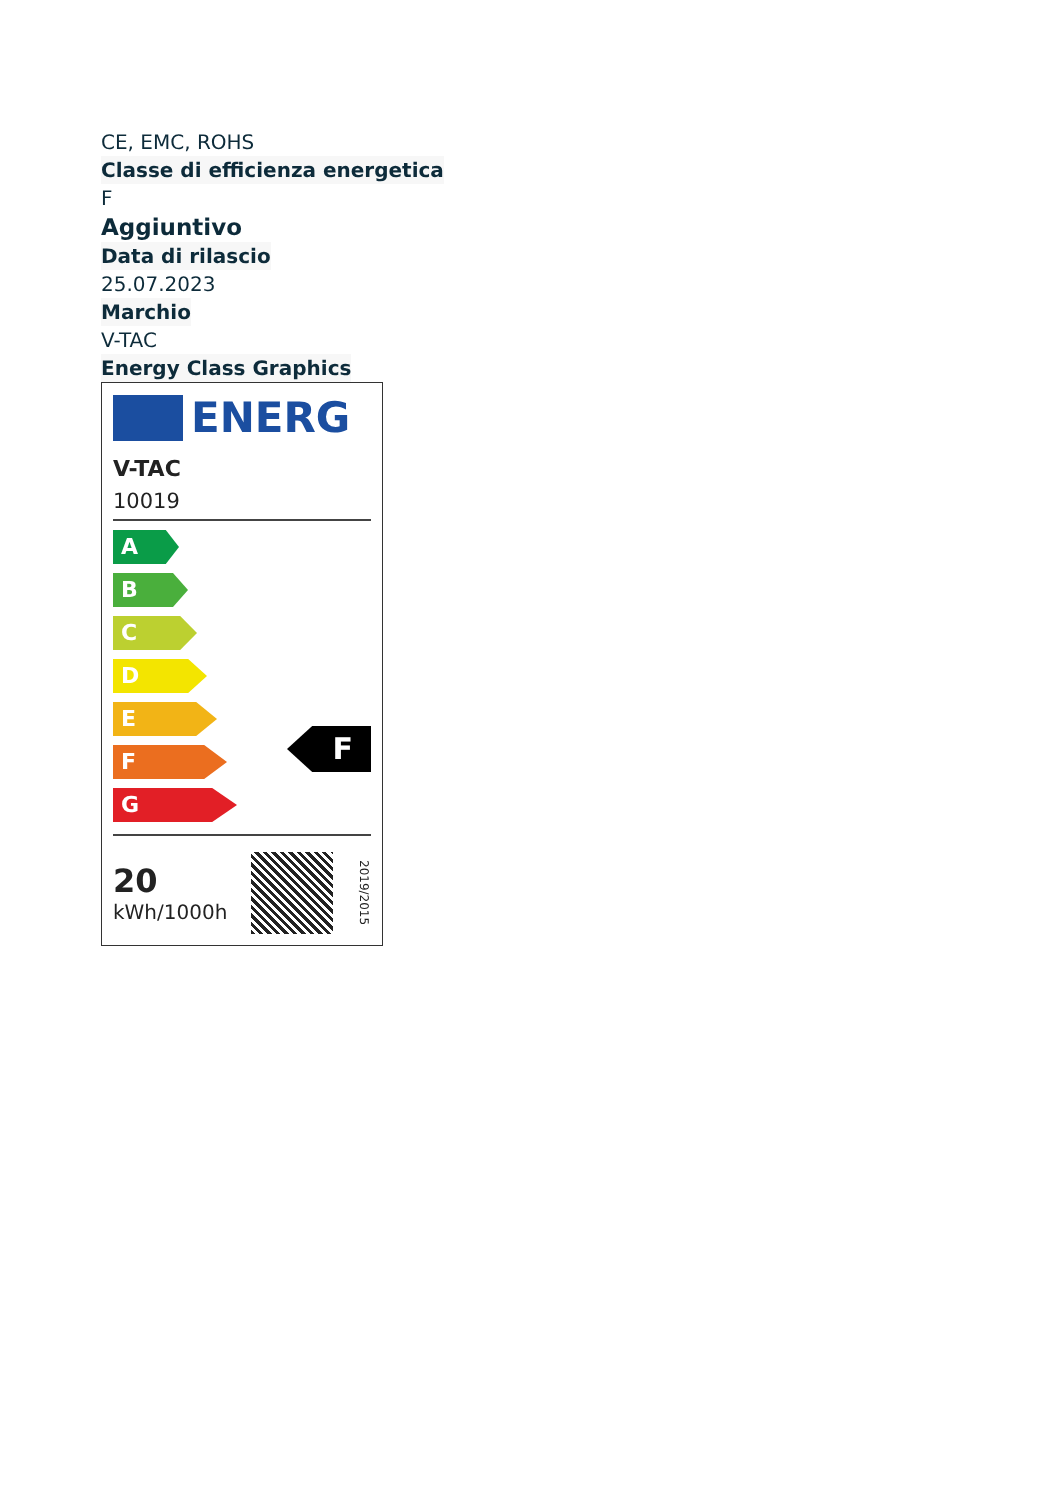CE, EMC, ROHS
Classe di efficienza energetica
F
Aggiuntivo
Data di rilascio
25.07.2023
Marchio
V-TAC
Energy Class Graphics
ENERG
V-TAC
10019
A
B
C
D
E
F
G
F
20
kWh/1000h
2019/2015